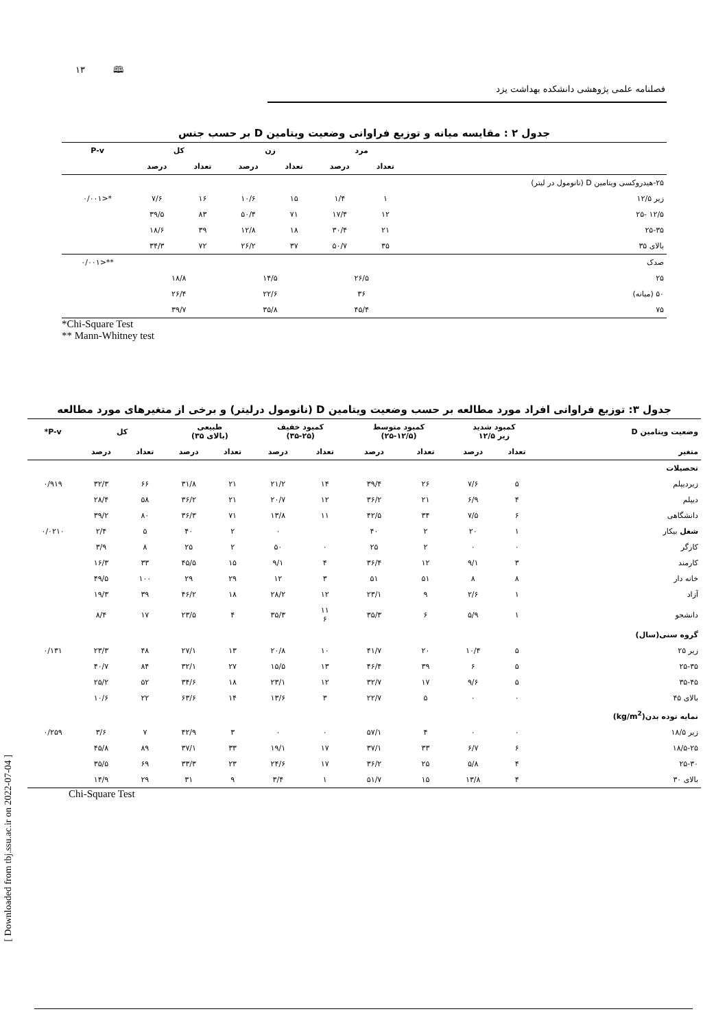۱۳ 🕮
فصلنامه علمی پژوهشی دانشکده بهداشت یزد
[ Downloaded from tbj.ssu.ac.ir on 2022-07-04 ]
جدول ۲ : مقایسه میانه و توزیع فراوانی وضعیت ویتامین D بر حسب جنس
| | مرد | | زن | | کل | | P-v |
| --- | --- | --- | --- | --- | --- | --- | --- |
| | تعداد | درصد | تعداد | درصد | تعداد | درصد | |
| ۲۵-هیدروکسی ویتامین D (نانومول در لیتر) | | | | | | | |
| زیر ۱۲/۵ | ۱ | ۱/۴ | ۱۵ | ۱۰/۶ | ۱۶ | ۷/۶ | *<۰/۰۰۱ |
| ۱۲/۵ -۲۵ | ۱۲ | ۱۷/۴ | ۷۱ | ۵۰/۴ | ۸۳ | ۳۹/۵ | |
| ۲۵-۳۵ | ۲۱ | ۳۰/۴ | ۱۸ | ۱۲/۸ | ۳۹ | ۱۸/۶ | |
| بالای ۳۵ | ۳۵ | ۵۰/۷ | ۳۷ | ۲۶/۲ | ۷۲ | ۳۴/۳ | |
| صدک | | | | | | | **<۰/۰۰۱ |
| ۲۵ | ۲۶/۵ | | ۱۴/۵ | | ۱۸/۸ | | |
| ۵۰ (میانه) | ۳۶ | | ۲۲/۶ | | ۲۶/۴ | | |
| ۷۵ | ۴۵/۴ | | ۳۵/۸ | | ۳۹/۷ | | |
*Chi-Square Test
** Mann-Whitney test
جدول ۳: توزیع فراوانی افراد مورد مطالعه بر حسب وضعیت ویتامین D (نانومول درلیتر) و برخی از متغیرهای مورد مطالعه
| وضعیت ویتامین D | کمبود شدید زیر ۱۲/۵ | | کمبود متوسط (۲۵-۱۲/۵) | | کمبود خفیف (۳۵-۲۵) | | طبیعی (بالای ۳۵) | | کل | | P-v* |
| --- | --- | --- | --- | --- | --- | --- | --- | --- | --- | --- | --- |
| متغیر | تعداد | درصد | تعداد | درصد | تعداد | درصد | تعداد | درصد | تعداد | درصد | |
| تحصیلات | | | | | | | | | | | |
| زیردیپلم | ۵ | ۷/۶ | ۲۶ | ۳۹/۴ | ۱۴ | ۲۱/۲ | ۲۱ | ۳۱/۸ | ۶۶ | ۳۲/۳ | ۰/۹۱۹ |
| دیپلم | ۴ | ۶/۹ | ۲۱ | ۳۶/۲ | ۱۲ | ۲۰/۷ | ۲۱ | ۳۶/۲ | ۵۸ | ۲۸/۴ | |
| دانشگاهی | ۶ | ۷/۵ | ۳۴ | ۴۲/۵ | ۱۱ | ۱۳/۸ | ۷۱ | ۳۶/۳ | ۸۰ | ۳۹/۲ | |
| شغل بیکار | ۱ | ۲۰ | ۲ | ۴۰ | | ۰ | ۲ | ۴۰ | ۵ | ۲/۴ | ۰/۰۲۱۰ |
| کارگر | ۰ | ۰ | ۲ | ۲۵ | ۰ | ۵۰ | ۲ | ۲۵ | ۸ | ۳/۹ | |
| کارمند | ۳ | ۹/۱ | ۱۲ | ۳۶/۴ | ۴ | ۹/۱ | ۱۵ | ۴۵/۵ | ۳۳ | ۱۶/۳ | |
| خانه دار | ۸ | ۸ | ۵۱ | ۵۱ | ۳ | ۱۲ | ۲۹ | ۲۹ | ۱۰۰ | ۴۹/۵ | |
| آزاد | ۱ | ۲/۶ | ۹ | ۲۳/۱ | ۱۲ | ۲۸/۲ | ۱۸ | ۴۶/۲ | ۳۹ | ۱۹/۳ | |
| دانشجو | ۱ | ۵/۹ | ۶ | ۳۵/۳ | ۱۱ ۶ | ۳۵/۳ | ۴ | ۲۳/۵ | ۱۷ | ۸/۴ | |
| گروه سنی(سال) | | | | | | | | | | | |
| زیر ۲۵ | ۵ | ۱۰/۴ | ۲۰ | ۴۱/۷ | ۱۰ | ۲۰/۸ | ۱۳ | ۲۷/۱ | ۴۸ | ۲۳/۳ | ۰/۱۳۱ |
| ۲۵-۳۵ | ۵ | ۶ | ۳۹ | ۴۶/۴ | ۱۳ | ۱۵/۵ | ۲۷ | ۳۲/۱ | ۸۴ | ۴۰/۷ | |
| ۳۵-۴۵ | ۵ | ۹/۶ | ۱۷ | ۳۲/۷ | ۱۲ | ۲۳/۱ | ۱۸ | ۳۴/۶ | ۵۲ | ۲۵/۲ | |
| بالای ۴۵ | ۰ | ۰ | ۵ | ۲۲/۷ | ۳ | ۱۳/۶ | ۱۴ | ۶۳/۶ | ۲۲ | ۱۰/۶ | |
| نمایه توده بدن(kg/m<sup>2</sup>) | | | | | | | | | | | |
| زیر ۱۸/۵ | ۰ | ۰ | ۴ | ۵۷/۱ | ۰ | ۰ | ۳ | ۴۲/۹ | ۷ | ۳/۶ | ۰/۲۵۹ |
| ۱۸/۵-۲۵ | ۶ | ۶/۷ | ۳۳ | ۳۷/۱ | ۱۷ | ۱۹/۱ | ۳۳ | ۳۷/۱ | ۸۹ | ۴۵/۸ | |
| ۲۵-۳۰ | ۴ | ۵/۸ | ۲۵ | ۳۶/۲ | ۱۷ | ۲۴/۶ | ۲۳ | ۳۳/۳ | ۶۹ | ۳۵/۵ | |
| بالای ۳۰ | ۴ | ۱۳/۸ | ۱۵ | ۵۱/۷ | ۱ | ۳/۴ | ۹ | ۳۱ | ۲۹ | ۱۴/۹ | |
Chi-Square Test